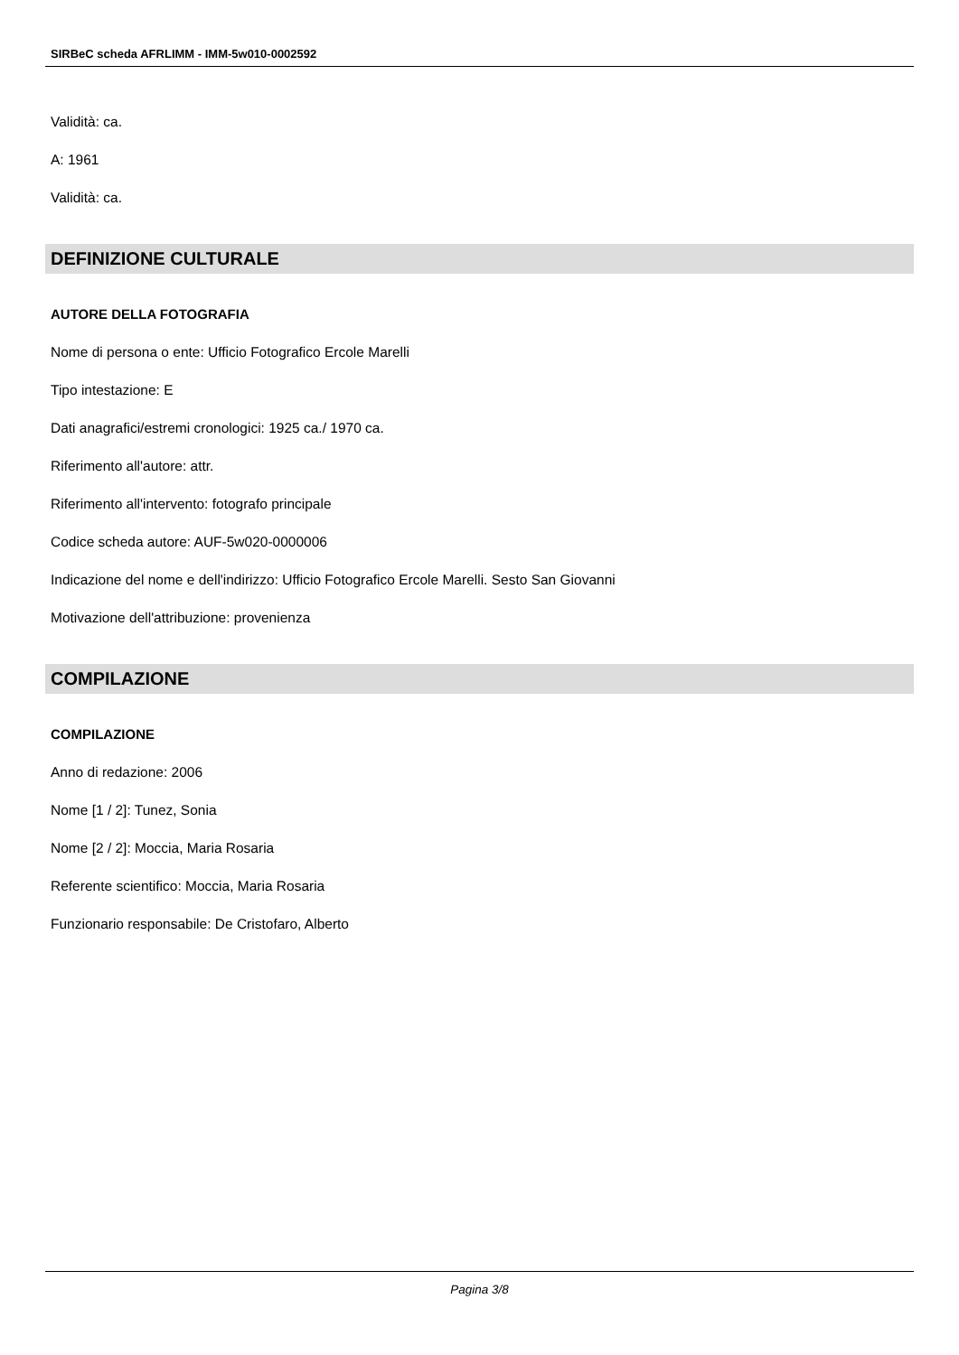SIRBeC scheda AFRLIMM - IMM-5w010-0002592
Validità: ca.
A: 1961
Validità: ca.
DEFINIZIONE CULTURALE
AUTORE DELLA FOTOGRAFIA
Nome di persona o ente: Ufficio Fotografico Ercole Marelli
Tipo intestazione: E
Dati anagrafici/estremi cronologici: 1925 ca./ 1970 ca.
Riferimento all'autore: attr.
Riferimento all'intervento: fotografo principale
Codice scheda autore: AUF-5w020-0000006
Indicazione del nome e dell'indirizzo: Ufficio Fotografico Ercole Marelli. Sesto San Giovanni
Motivazione dell'attribuzione: provenienza
COMPILAZIONE
COMPILAZIONE
Anno di redazione: 2006
Nome [1 / 2]: Tunez, Sonia
Nome [2 / 2]: Moccia, Maria Rosaria
Referente scientifico: Moccia, Maria Rosaria
Funzionario responsabile: De Cristofaro, Alberto
Pagina 3/8